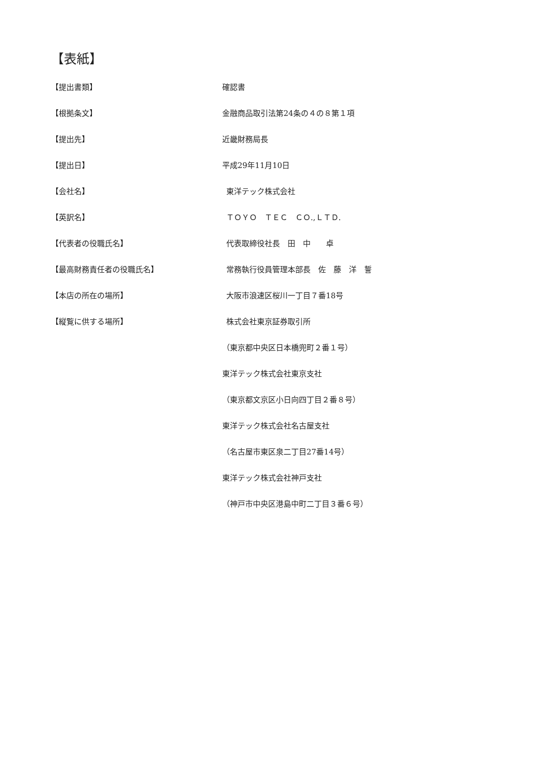【表紙】
【提出書類】 確認書
【根拠条文】 金融商品取引法第24条の４の８第１項
【提出先】 近畿財務局長
【提出日】 平成29年11月10日
【会社名】 東洋テック株式会社
【英訳名】 ＴＯＹＯ　ＴＥＣ　ＣＯ.,ＬＴＤ.
【代表者の役職氏名】 代表取締役社長　田　中　　卓
【最高財務責任者の役職氏名】 常務執行役員管理本部長　佐　藤　洋　誓
【本店の所在の場所】 大阪市浪速区桜川一丁目７番18号
【縦覧に供する場所】 株式会社東京証券取引所
（東京都中央区日本橋兜町２番１号）
東洋テック株式会社東京支社
（東京都文京区小日向四丁目２番８号）
東洋テック株式会社名古屋支社
（名古屋市東区泉二丁目27番14号）
東洋テック株式会社神戸支社
（神戸市中央区港島中町二丁目３番６号）